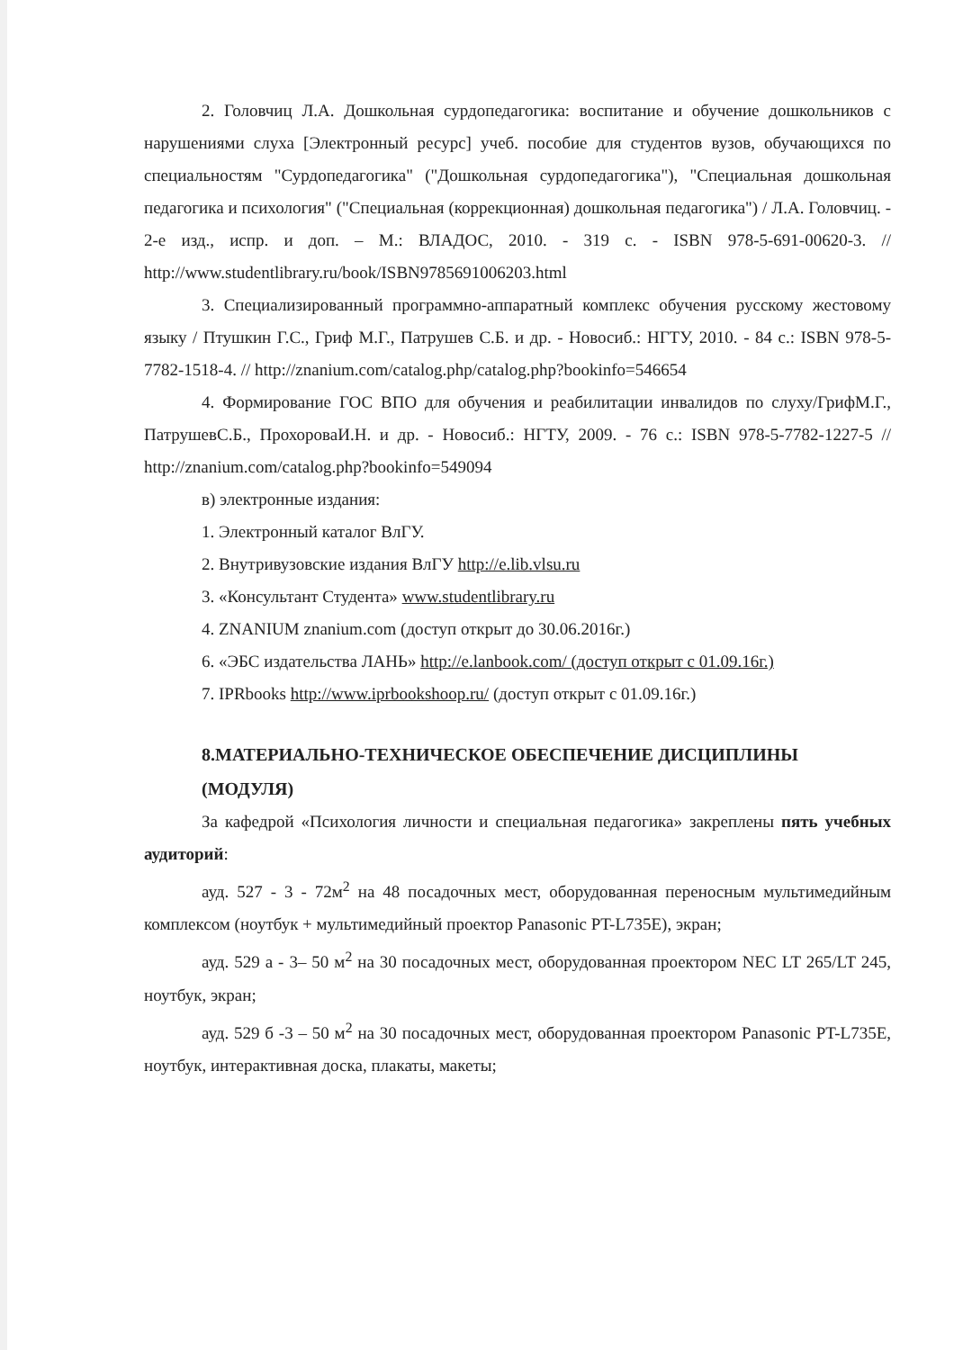2. Головчиц Л.А. Дошкольная сурдопедагогика: воспитание и обучение дошкольников с нарушениями слуха [Электронный ресурс] учеб. пособие для студентов вузов, обучающихся по специальностям "Сурдопедагогика" ("Дошкольная сурдопедагогика"), "Специальная дошкольная педагогика и психология" ("Специальная (коррекционная) дошкольная педагогика") / Л.А. Головчиц. - 2-е изд., испр. и доп. – М.: ВЛАДОС, 2010. - 319 с. - ISBN 978-5-691-00620-3. // http://www.studentlibrary.ru/book/ISBN9785691006203.html
3. Специализированный программно-аппаратный комплекс обучения русскому жестовому языку / Птушкин Г.С., Гриф М.Г., Патрушев С.Б. и др. - Новосиб.: НГТУ, 2010. - 84 с.: ISBN 978-5-7782-1518-4. // http://znanium.com/catalog.php/catalog.php?bookinfo=546654
4. Формирование ГОС ВПО для обучения и реабилитации инвалидов по слуху/ГрифМ.Г., ПатрушевС.Б., ПрохороваИ.Н. и др. - Новосиб.: НГТУ, 2009. - 76 с.: ISBN 978-5-7782-1227-5 // http://znanium.com/catalog.php?bookinfo=549094
в) электронные издания:
1. Электронный каталог ВлГУ.
2. Внутривузовские издания ВлГУ http://e.lib.vlsu.ru
3. «Консультант Студента» www.studentlibrary.ru
4. ZNANIUM znanium.com (доступ открыт до 30.06.2016г.)
6. «ЭБС издательства ЛАНЬ» http://e.lanbook.com/ (доступ открыт с 01.09.16г.)
7. IPRbooks http://www.iprbookshoop.ru/ (доступ открыт с 01.09.16г.)
8.МАТЕРИАЛЬНО-ТЕХНИЧЕСКОЕ ОБЕСПЕЧЕНИЕ ДИСЦИПЛИНЫ (МОДУЛЯ)
За кафедрой «Психология личности и специальная педагогика» закреплены пять учебных аудиторий:
ауд. 527 - 3 - 72м<sup>2</sup> на 48 посадочных мест, оборудованная переносным мультимедийным комплексом (ноутбук + мультимедийный проектор Panasonic PT-L735E), экран;
ауд. 529 а - 3– 50 м<sup>2</sup> на 30 посадочных мест, оборудованная проектором NEC LT 265/LT 245, ноутбук, экран;
ауд. 529 б -3 – 50 м<sup>2</sup> на 30 посадочных мест, оборудованная проектором Panasonic PT-L735E, ноутбук, интерактивная доска, плакаты, макеты;